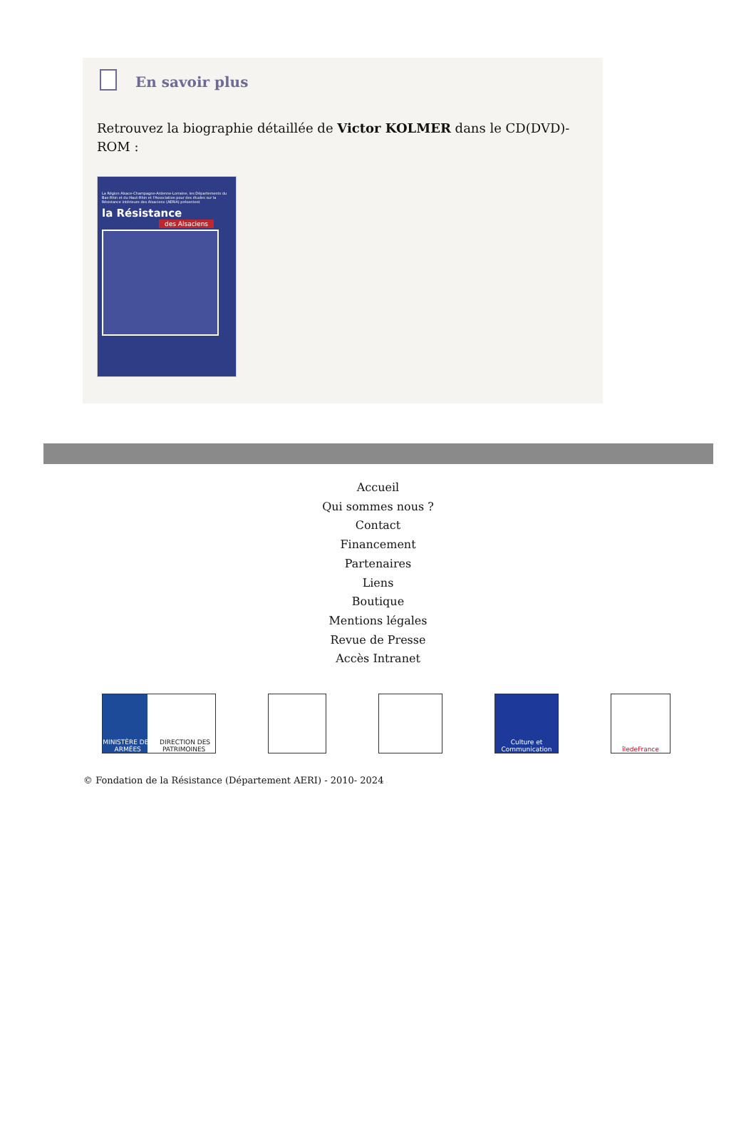En savoir plus
Retrouvez la biographie détaillée de Victor KOLMER dans le CD(DVD)-ROM :
La Région Alsace-Champagne-Ardenne-Lorraine, les Départements du Bas-Rhin et du Haut-Rhin et l'Association pour des études sur la Résistance intérieure des Alsaciens (AERIA) présentent
la Résistance
des Alsaciens
Accueil
Qui sommes nous ?
Contact
Financement
Partenaires
Liens
Boutique
Mentions légales
Revue de Presse
Accès Intranet
MINISTÈRE DES ARMÉES DIRECTION DES PATRIMOINES
Culture et Communication
îledeFrance
© Fondation de la Résistance (Département AERI) - 2010- 2024